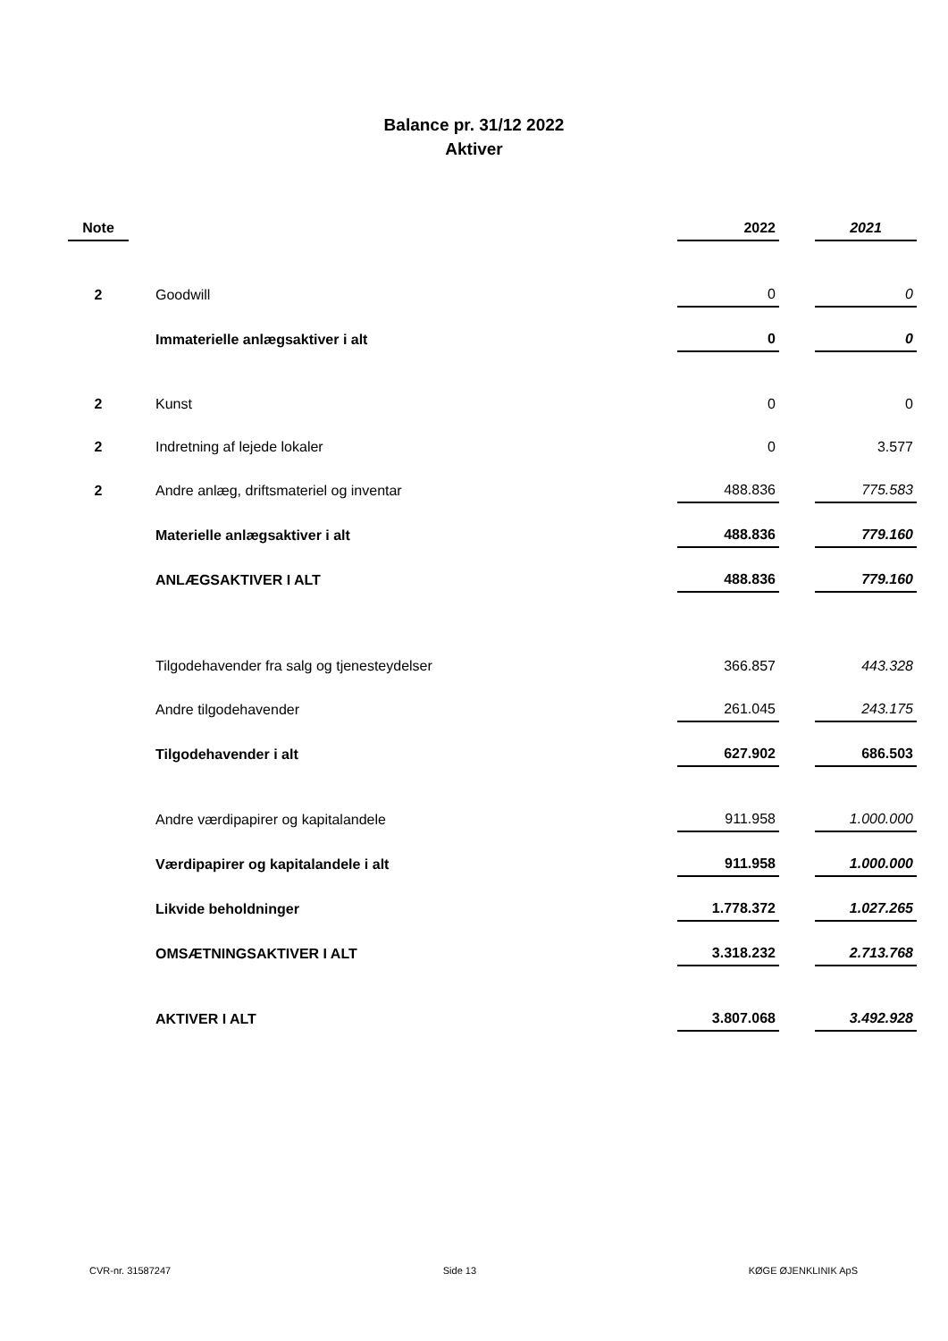Balance pr. 31/12 2022
Aktiver
| Note | | 2022 | | 2021 |
| --- | --- | --- | --- | --- |
| 2 | Goodwill | 0 | | 0 |
| | Immaterielle anlægsaktiver i alt | 0 | | 0 |
| 2 | Kunst | 0 | | 0 |
| 2 | Indretning af lejede lokaler | 0 | | 3.577 |
| 2 | Andre anlæg, driftsmateriel og inventar | 488.836 | | 775.583 |
| | Materielle anlægsaktiver i alt | 488.836 | | 779.160 |
| | ANLÆGSAKTIVER I ALT | 488.836 | | 779.160 |
| | Tilgodehavender fra salg og tjenesteydelser | 366.857 | | 443.328 |
| | Andre tilgodehavender | 261.045 | | 243.175 |
| | Tilgodehavender i alt | 627.902 | | 686.503 |
| | Andre værdipapirer og kapitalandele | 911.958 | | 1.000.000 |
| | Værdipapirer og kapitalandele i alt | 911.958 | | 1.000.000 |
| | Likvide beholdninger | 1.778.372 | | 1.027.265 |
| | OMSÆTNINGSAKTIVER I ALT | 3.318.232 | | 2.713.768 |
| | AKTIVER I ALT | 3.807.068 | | 3.492.928 |
CVR-nr. 31587247 Side 13 KØGE ØJENKLINIK ApS